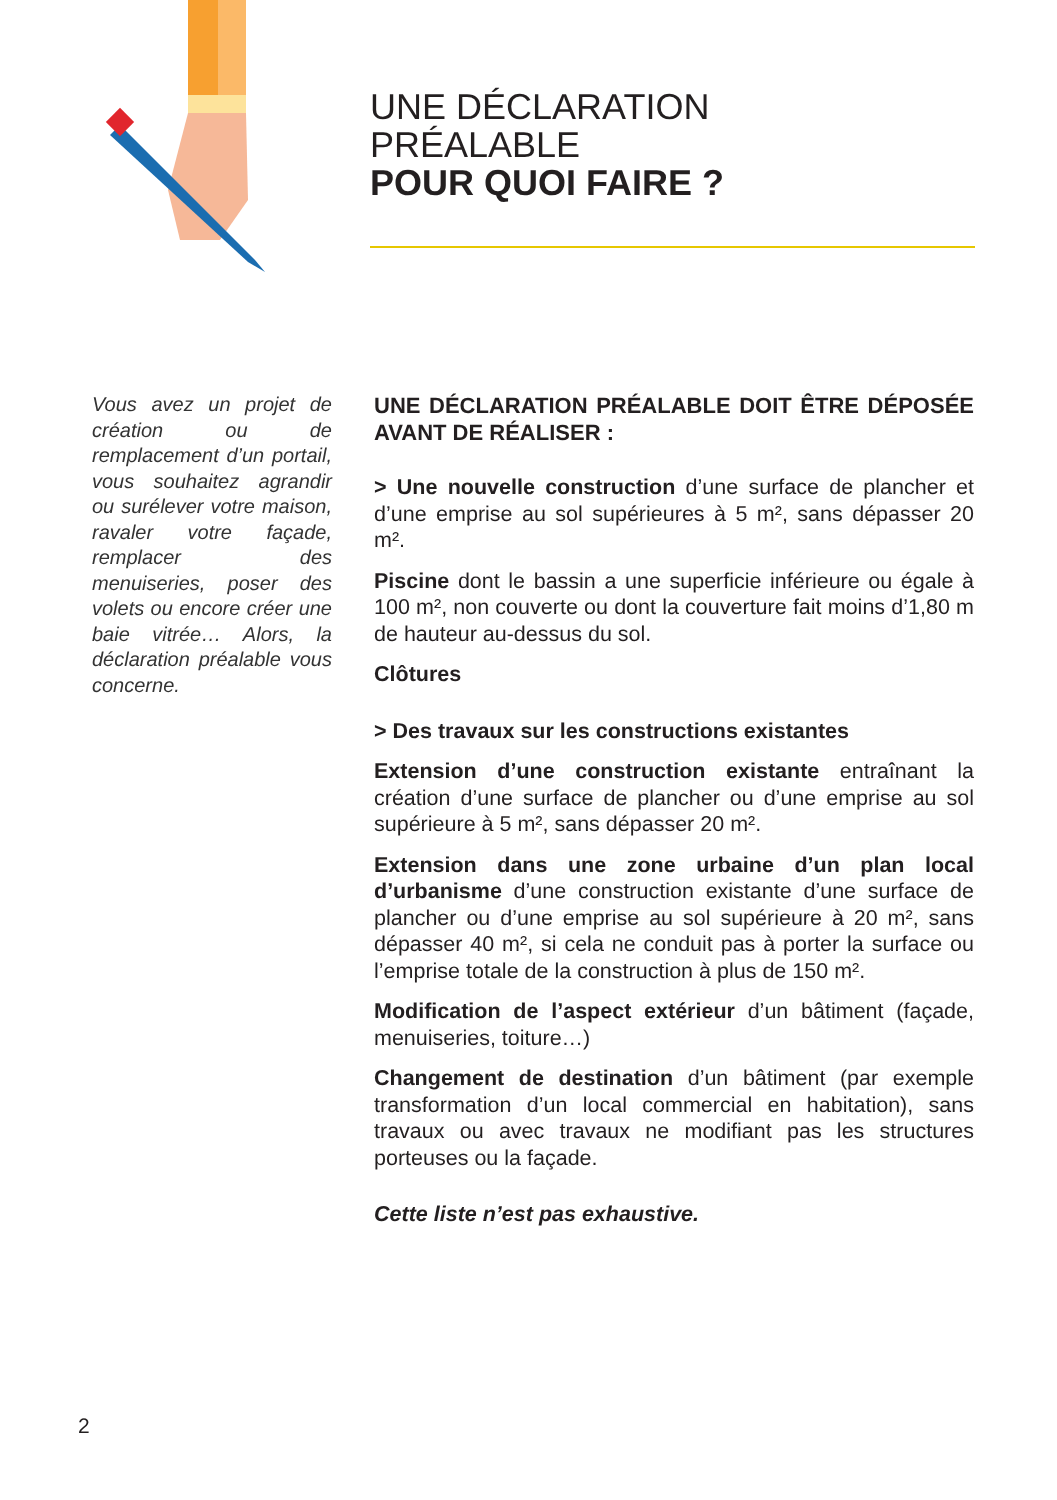UNE DÉCLARATION
PRÉALABLE
POUR QUOI FAIRE ?
Vous avez un projet de création ou de remplacement d’un portail, vous souhaitez agrandir ou surélever votre maison, ravaler votre façade, remplacer des menuiseries, poser des volets ou encore créer une baie vitrée… Alors, la déclaration préalable vous concerne.
UNE DÉCLARATION PRÉALABLE DOIT ÊTRE DÉPOSÉE AVANT DE RÉALISER :
> Une nouvelle construction d’une surface de plancher et d’une emprise au sol supérieures à 5 m², sans dépasser 20 m².
Piscine dont le bassin a une superficie inférieure ou égale à 100 m², non couverte ou dont la couverture fait moins d’1,80 m de hauteur au-dessus du sol.
Clôtures
> Des travaux sur les constructions existantes
Extension d’une construction existante entraînant la création d’une surface de plancher ou d’une emprise au sol supérieure à 5 m², sans dépasser 20 m².
Extension dans une zone urbaine d’un plan local d’urbanisme d’une construction existante d’une surface de plancher ou d’une emprise au sol supérieure à 20 m², sans dépasser 40 m², si cela ne conduit pas à porter la surface ou l’emprise totale de la construction à plus de 150 m².
Modification de l’aspect extérieur d’un bâtiment (façade, menuiseries, toiture…)
Changement de destination d’un bâtiment (par exemple transformation d’un local commercial en habitation), sans travaux ou avec travaux ne modifiant pas les structures porteuses ou la façade.
Cette liste n’est pas exhaustive.
2